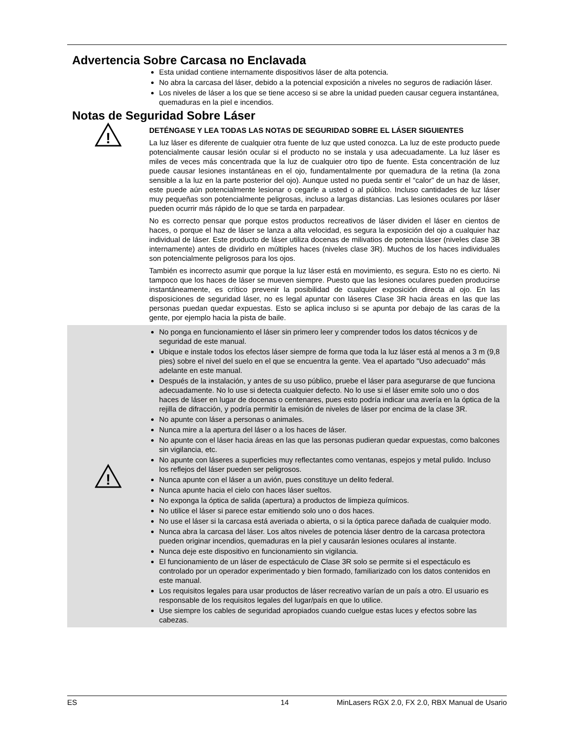Advertencia Sobre Carcasa no Enclavada
Esta unidad contiene internamente dispositivos láser de alta potencia.
No abra la carcasa del láser, debido a la potencial exposición a niveles no seguros de radiación láser.
Los niveles de láser a los que se tiene acceso si se abre la unidad pueden causar ceguera instantánea, quemaduras en la piel e incendios.
Notas de Seguridad Sobre Láser
!
DETÉNGASE Y LEA TODAS LAS NOTAS DE SEGURIDAD SOBRE EL LÁSER SIGUIENTES
La luz láser es diferente de cualquier otra fuente de luz que usted conozca. La luz de este producto puede potencialmente causar lesión ocular si el producto no se instala y usa adecuadamente. La luz láser es miles de veces más concentrada que la luz de cualquier otro tipo de fuente. Esta concentración de luz puede causar lesiones instantáneas en el ojo, fundamentalmente por quemadura de la retina (la zona sensible a la luz en la parte posterior del ojo). Aunque usted no pueda sentir el “calor” de un haz de láser, este puede aún potencialmente lesionar o cegarle a usted o al público. Incluso cantidades de luz láser muy pequeñas son potencialmente peligrosas, incluso a largas distancias. Las lesiones oculares por láser pueden ocurrir más rápido de lo que se tarda en parpadear.
No es correcto pensar que porque estos productos recreativos de láser dividen el láser en cientos de haces, o porque el haz de láser se lanza a alta velocidad, es segura la exposición del ojo a cualquier haz individual de láser. Este producto de láser utiliza docenas de milivatios de potencia láser (niveles clase 3B internamente) antes de dividirlo en múltiples haces (niveles clase 3R). Muchos de los haces individuales son potencialmente peligrosos para los ojos.
También es incorrecto asumir que porque la luz láser está en movimiento, es segura. Esto no es cierto. Ni tampoco que los haces de láser se mueven siempre. Puesto que las lesiones oculares pueden producirse instantáneamente, es crítico prevenir la posibilidad de cualquier exposición directa al ojo. En las disposiciones de seguridad láser, no es legal apuntar con láseres Clase 3R hacia áreas en las que las personas puedan quedar expuestas. Esto se aplica incluso si se apunta por debajo de las caras de la gente, por ejemplo hacia la pista de baile.
!
No ponga en funcionamiento el láser sin primero leer y comprender todos los datos técnicos y de seguridad de este manual.
Ubique e instale todos los efectos láser siempre de forma que toda la luz láser está al menos a 3 m (9,8 pies) sobre el nivel del suelo en el que se encuentra la gente. Vea el apartado "Uso adecuado" más adelante en este manual.
Después de la instalación, y antes de su uso público, pruebe el láser para asegurarse de que funciona adecuadamente. No lo use si detecta cualquier defecto. No lo use si el láser emite solo uno o dos haces de láser en lugar de docenas o centenares, pues esto podría indicar una avería en la óptica de la rejilla de difracción, y podría permitir la emisión de niveles de láser por encima de la clase 3R.
No apunte con láser a personas o animales.
Nunca mire a la apertura del láser o a los haces de láser.
No apunte con el láser hacia áreas en las que las personas pudieran quedar expuestas, como balcones sin vigilancia, etc.
No apunte con láseres a superficies muy reflectantes como ventanas, espejos y metal pulido. Incluso los reflejos del láser pueden ser peligrosos.
Nunca apunte con el láser a un avión, pues constituye un delito federal.
Nunca apunte hacia el cielo con haces láser sueltos.
No exponga la óptica de salida (apertura) a productos de limpieza químicos.
No utilice el láser si parece estar emitiendo solo uno o dos haces.
No use el láser si la carcasa está averiada o abierta, o si la óptica parece dañada de cualquier modo.
Nunca abra la carcasa del láser. Los altos niveles de potencia láser dentro de la carcasa protectora pueden originar incendios, quemaduras en la piel y causarán lesiones oculares al instante.
Nunca deje este dispositivo en funcionamiento sin vigilancia.
El funcionamiento de un láser de espectáculo de Clase 3R solo se permite si el espectáculo es controlado por un operador experimentado y bien formado, familiarizado con los datos contenidos en este manual.
Los requisitos legales para usar productos de láser recreativo varían de un país a otro. El usuario es responsable de los requisitos legales del lugar/país en que lo utilice.
Use siempre los cables de seguridad apropiados cuando cuelgue estas luces y efectos sobre las cabezas.
ES 14 MinLasers RGX 2.0, FX 2.0, RBX Manual de Usario